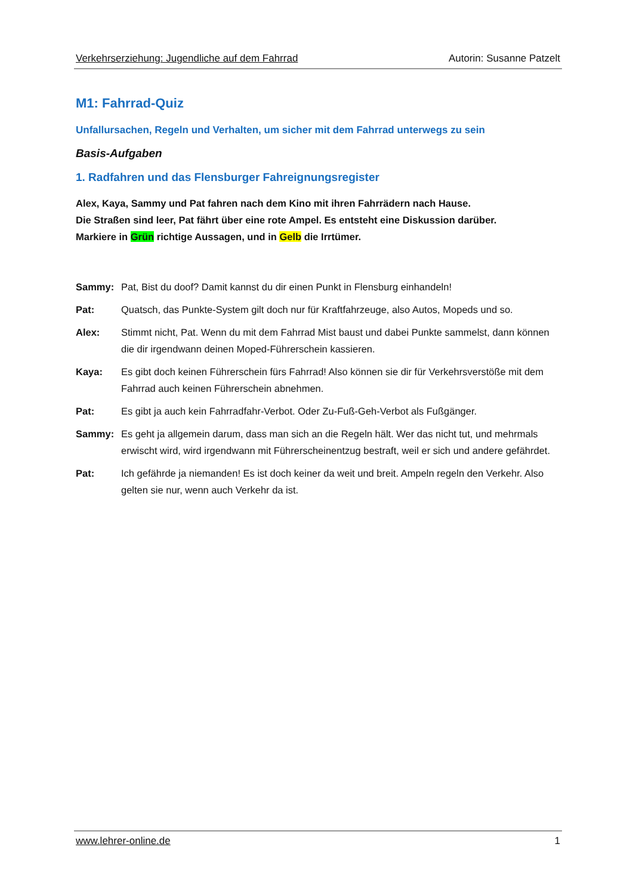Verkehrserziehung: Jugendliche auf dem Fahrrad Autorin: Susanne Patzelt
M1: Fahrrad-Quiz
Unfallursachen, Regeln und Verhalten, um sicher mit dem Fahrrad unterwegs zu sein
Basis-Aufgaben
1. Radfahren und das Flensburger Fahreignungsregister
Alex, Kaya, Sammy und Pat fahren nach dem Kino mit ihren Fahrrädern nach Hause.
Die Straßen sind leer, Pat fährt über eine rote Ampel. Es entsteht eine Diskussion darüber.
Markiere in Grün richtige Aussagen, und in Gelb die Irrtümer.
Sammy: Pat, Bist du doof? Damit kannst du dir einen Punkt in Flensburg einhandeln!
Pat: Quatsch, das Punkte-System gilt doch nur für Kraftfahrzeuge, also Autos, Mopeds und so.
Alex: Stimmt nicht, Pat. Wenn du mit dem Fahrrad Mist baust und dabei Punkte sammelst, dann können die dir irgendwann deinen Moped-Führerschein kassieren.
Kaya: Es gibt doch keinen Führerschein fürs Fahrrad! Also können sie dir für Verkehrsverstöße mit dem Fahrrad auch keinen Führerschein abnehmen.
Pat: Es gibt ja auch kein Fahrradfahr-Verbot. Oder Zu-Fuß-Geh-Verbot als Fußgänger.
Sammy: Es geht ja allgemein darum, dass man sich an die Regeln hält. Wer das nicht tut, und mehrmals erwischt wird, wird irgendwann mit Führerscheinentzug bestraft, weil er sich und andere gefährdet.
Pat: Ich gefährde ja niemanden! Es ist doch keiner da weit und breit. Ampeln regeln den Verkehr. Also gelten sie nur, wenn auch Verkehr da ist.
www.lehrer-online.de 1